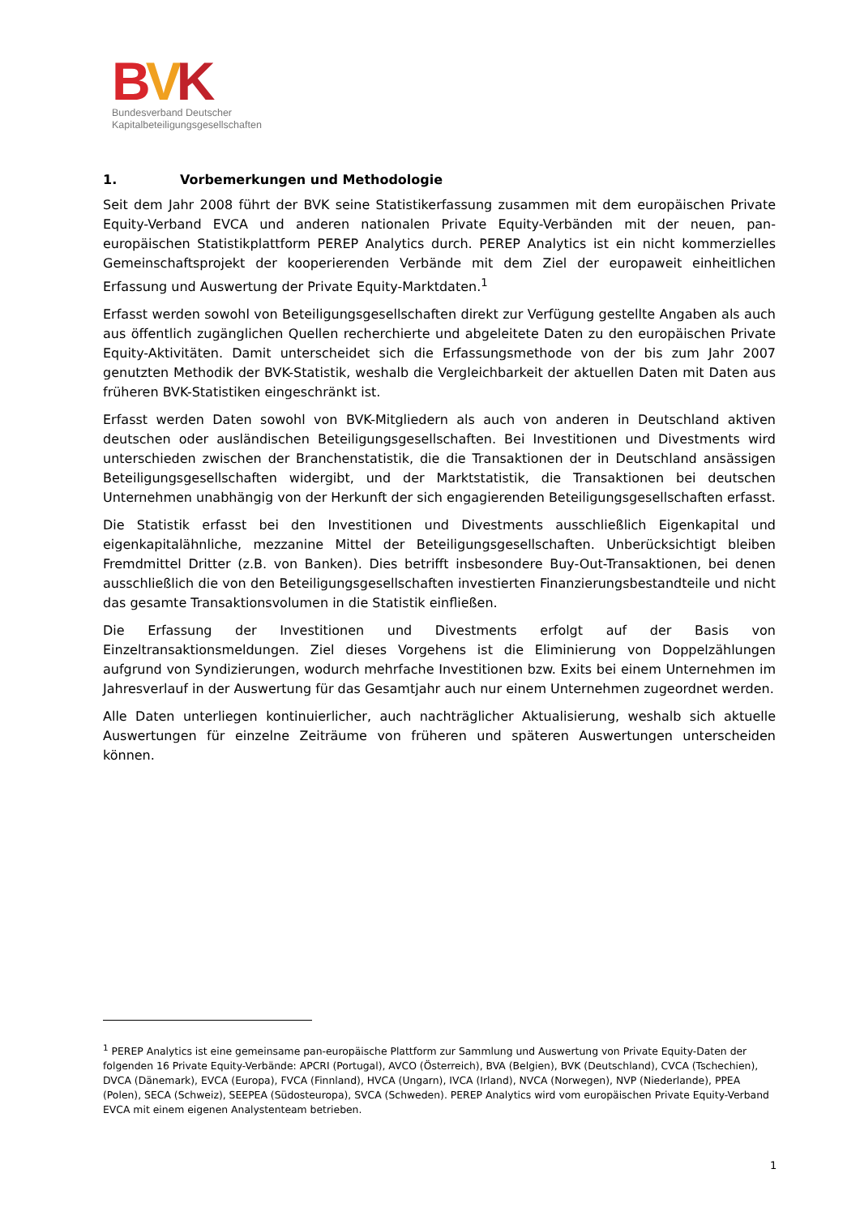BVK
Bundesverband Deutscher
Kapitalbeteiligungsgesellschaften
1. Vorbemerkungen und Methodologie
Seit dem Jahr 2008 führt der BVK seine Statistikerfassung zusammen mit dem europäischen Private Equity-Verband EVCA und anderen nationalen Private Equity-Verbänden mit der neuen, pan-europäischen Statistikplattform PEREP Analytics durch. PEREP Analytics ist ein nicht kommerzielles Gemeinschaftsprojekt der kooperierenden Verbände mit dem Ziel der europaweit einheitlichen Erfassung und Auswertung der Private Equity-Marktdaten.<sup>1</sup>
Erfasst werden sowohl von Beteiligungsgesellschaften direkt zur Verfügung gestellte Angaben als auch aus öffentlich zugänglichen Quellen recherchierte und abgeleitete Daten zu den europäischen Private Equity-Aktivitäten. Damit unterscheidet sich die Erfassungsmethode von der bis zum Jahr 2007 genutzten Methodik der BVK-Statistik, weshalb die Vergleichbarkeit der aktuellen Daten mit Daten aus früheren BVK-Statistiken eingeschränkt ist.
Erfasst werden Daten sowohl von BVK-Mitgliedern als auch von anderen in Deutschland aktiven deutschen oder ausländischen Beteiligungsgesellschaften. Bei Investitionen und Divestments wird unterschieden zwischen der Branchenstatistik, die die Transaktionen der in Deutschland ansässigen Beteiligungsgesellschaften widergibt, und der Marktstatistik, die Transaktionen bei deutschen Unternehmen unabhängig von der Herkunft der sich engagierenden Beteiligungsgesellschaften erfasst.
Die Statistik erfasst bei den Investitionen und Divestments ausschließlich Eigenkapital und eigenkapitalähnliche, mezzanine Mittel der Beteiligungsgesellschaften. Unberücksichtigt bleiben Fremdmittel Dritter (z.B. von Banken). Dies betrifft insbesondere Buy-Out-Transaktionen, bei denen ausschließlich die von den Beteiligungsgesellschaften investierten Finanzierungsbestandteile und nicht das gesamte Transaktionsvolumen in die Statistik einfließen.
Die Erfassung der Investitionen und Divestments erfolgt auf der Basis von Einzeltransaktionsmeldungen. Ziel dieses Vorgehens ist die Eliminierung von Doppelzählungen aufgrund von Syndizierungen, wodurch mehrfache Investitionen bzw. Exits bei einem Unternehmen im Jahresverlauf in der Auswertung für das Gesamtjahr auch nur einem Unternehmen zugeordnet werden.
Alle Daten unterliegen kontinuierlicher, auch nachträglicher Aktualisierung, weshalb sich aktuelle Auswertungen für einzelne Zeiträume von früheren und späteren Auswertungen unterscheiden können.
<sup>1</sup> PEREP Analytics ist eine gemeinsame pan-europäische Plattform zur Sammlung und Auswertung von Private Equity-Daten der folgenden 16 Private Equity-Verbände: APCRI (Portugal), AVCO (Österreich), BVA (Belgien), BVK (Deutschland), CVCA (Tschechien), DVCA (Dänemark), EVCA (Europa), FVCA (Finnland), HVCA (Ungarn), IVCA (Irland), NVCA (Norwegen), NVP (Niederlande), PPEA (Polen), SECA (Schweiz), SEEPEA (Südosteuropa), SVCA (Schweden). PEREP Analytics wird vom europäischen Private Equity-Verband EVCA mit einem eigenen Analystenteam betrieben.
1